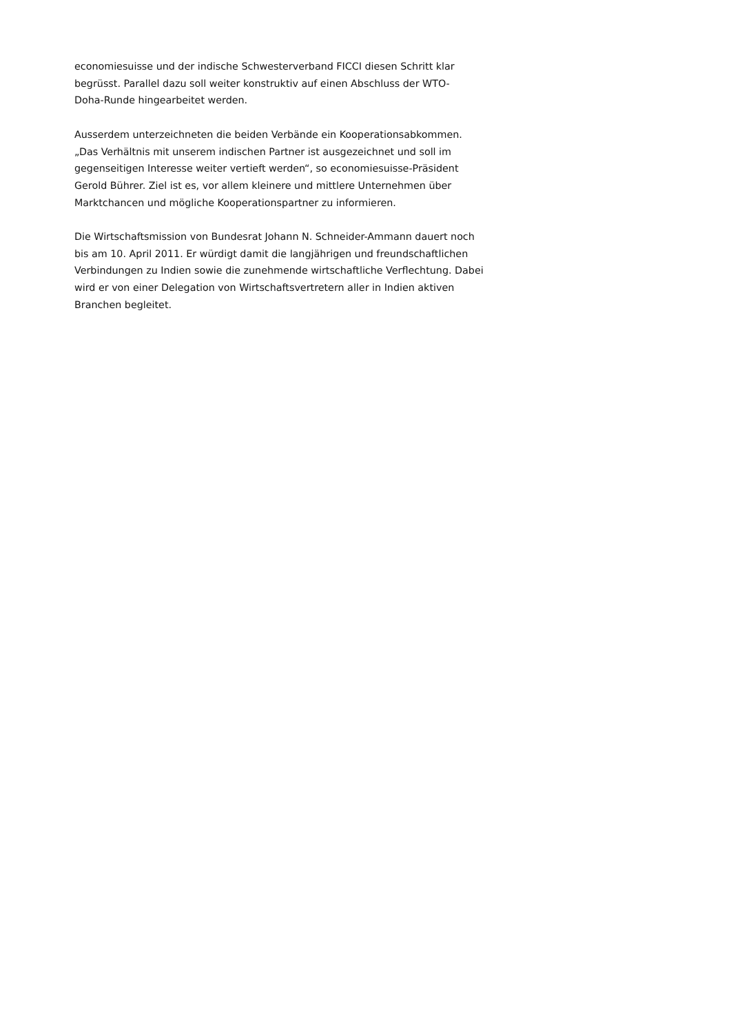economiesuisse und der indische Schwesterverband FICCI diesen Schritt klar
begrüsst. Parallel dazu soll weiter konstruktiv auf einen Abschluss der WTO-
Doha-Runde hingearbeitet werden.
Ausserdem unterzeichneten die beiden Verbände ein Kooperationsabkommen.
„Das Verhältnis mit unserem indischen Partner ist ausgezeichnet und soll im
gegenseitigen Interesse weiter vertieft werden“, so economiesuisse-Präsident
Gerold Bührer. Ziel ist es, vor allem kleinere und mittlere Unternehmen über
Marktchancen und mögliche Kooperationspartner zu informieren.
Die Wirtschaftsmission von Bundesrat Johann N. Schneider-Ammann dauert noch
bis am 10. April 2011. Er würdigt damit die langjährigen und freundschaftlichen
Verbindungen zu Indien sowie die zunehmende wirtschaftliche Verflechtung. Dabei
wird er von einer Delegation von Wirtschaftsvertretern aller in Indien aktiven
Branchen begleitet.